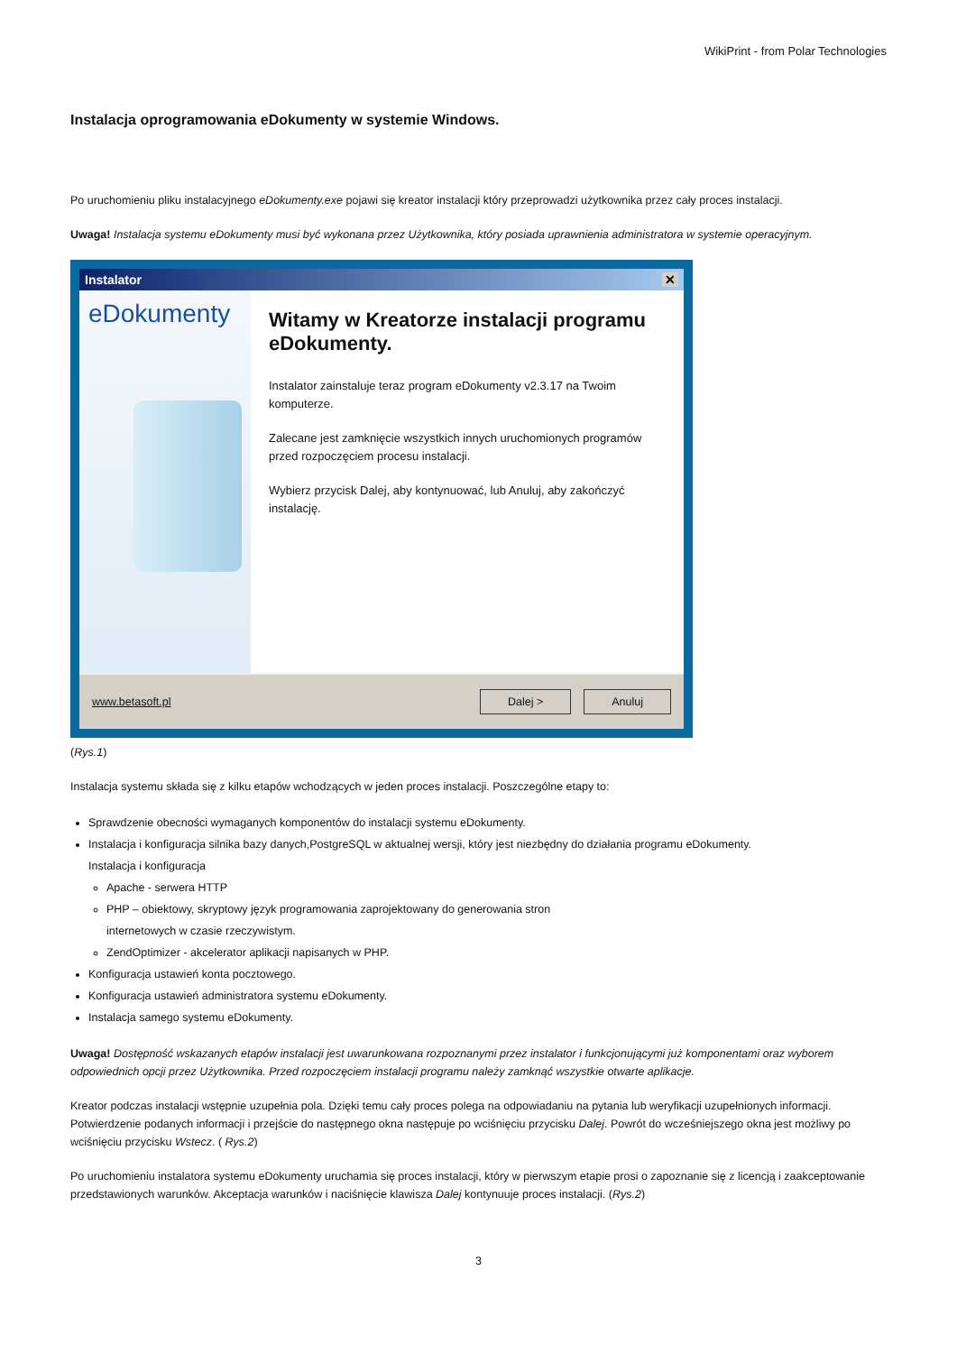WikiPrint - from Polar Technologies
Instalacja oprogramowania eDokumenty w systemie Windows.
Po uruchomieniu pliku instalacyjnego eDokumenty.exe pojawi się kreator instalacji który przeprowadzi użytkownika przez cały proces instalacji.
Uwaga! Instalacja systemu eDokumenty musi być wykonana przez Użytkownika, który posiada uprawnienia administratora w systemie operacyjnym.
Instalator ✕
eDokumenty
Witamy w Kreatorze instalacji programu eDokumenty.
Instalator zainstaluje teraz program eDokumenty v2.3.17 na Twoim komputerze.
Zalecane jest zamknięcie wszystkich innych uruchomionych programów przed rozpoczęciem procesu instalacji.
Wybierz przycisk Dalej, aby kontynuować, lub Anuluj, aby zakończyć instalację.
www.betasoft.pl
Dalej > Anuluj
(Rys.1)
Instalacja systemu składa się z kilku etapów wchodzących w jeden proces instalacji. Poszczególne etapy to:
Sprawdzenie obecności wymaganych komponentów do instalacji systemu eDokumenty.
Instalacja i konfiguracja silnika bazy danych,PostgreSQL w aktualnej wersji, który jest niezbędny do działania programu eDokumenty.
Instalacja i konfiguracja
Apache - serwera HTTP
PHP – obiektowy, skryptowy język programowania zaprojektowany do generowania stron
internetowych w czasie rzeczywistym.
ZendOptimizer - akcelerator aplikacji napisanych w PHP.
Konfiguracja ustawień konta pocztowego.
Konfiguracja ustawień administratora systemu eDokumenty.
Instalacja samego systemu eDokumenty.
Uwaga! Dostępność wskazanych etapów instalacji jest uwarunkowana rozpoznanymi przez instalator i funkcjonującymi już komponentami oraz wyborem odpowiednich opcji przez Użytkownika. Przed rozpoczęciem instalacji programu należy zamknąć wszystkie otwarte aplikacje.
Kreator podczas instalacji wstępnie uzupełnia pola. Dzięki temu cały proces polega na odpowiadaniu na pytania lub weryfikacji uzupełnionych informacji. Potwierdzenie podanych informacji i przejście do następnego okna następuje po wciśnięciu przycisku Dalej. Powrót do wcześniejszego okna jest możliwy po wciśnięciu przycisku Wstecz. ( Rys.2)
Po uruchomieniu instalatora systemu eDokumenty uruchamia się proces instalacji, który w pierwszym etapie prosi o zapoznanie się z licencją i zaakceptowanie przedstawionych warunków. Akceptacja warunków i naciśnięcie klawisza Dalej kontynuuje proces instalacji. (Rys.2)
3